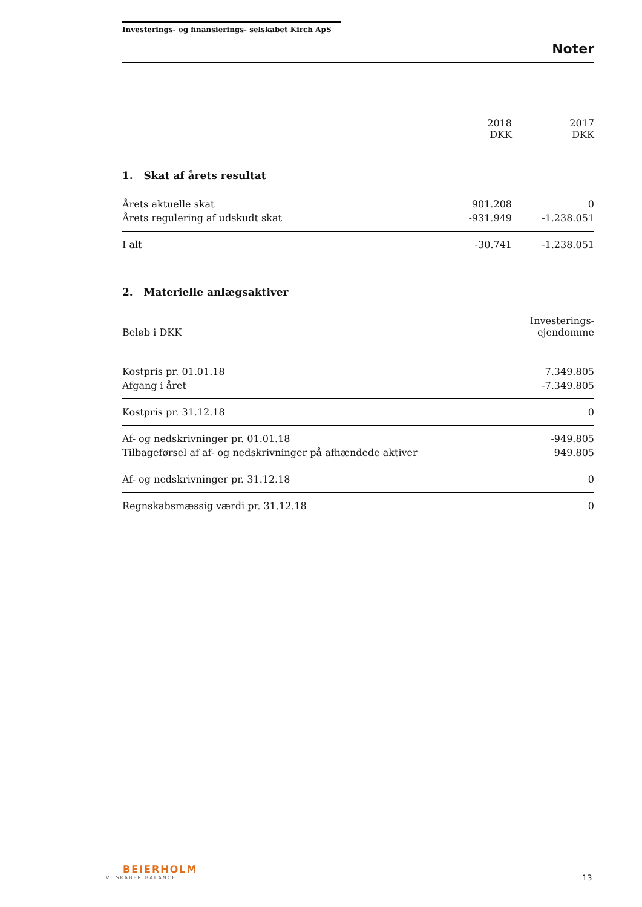Investerings- og finansierings- selskabet Kirch ApS
Noter
| | 2018 DKK | 2017 DKK |
| --- | --- | --- |
1. Skat af årets resultat
| Årets aktuelle skat | 901.208 | 0 |
| Årets regulering af udskudt skat | -931.949 | -1.238.051 |
| I alt | -30.741 | -1.238.051 |
2. Materielle anlægsaktiver
| Beløb i DKK | Investerings- ejendomme |
| --- | --- |
| Kostpris pr. 01.01.18 | 7.349.805 |
| Afgang i året | -7.349.805 |
| Kostpris pr. 31.12.18 | 0 |
| Af- og nedskrivninger pr. 01.01.18 | -949.805 |
| Tilbageførsel af af- og nedskrivninger på afhændede aktiver | 949.805 |
| Af- og nedskrivninger pr. 31.12.18 | 0 |
| Regnskabsmæssig værdi pr. 31.12.18 | 0 |
BEIERHOLM
VI SKABER BALANCE
13